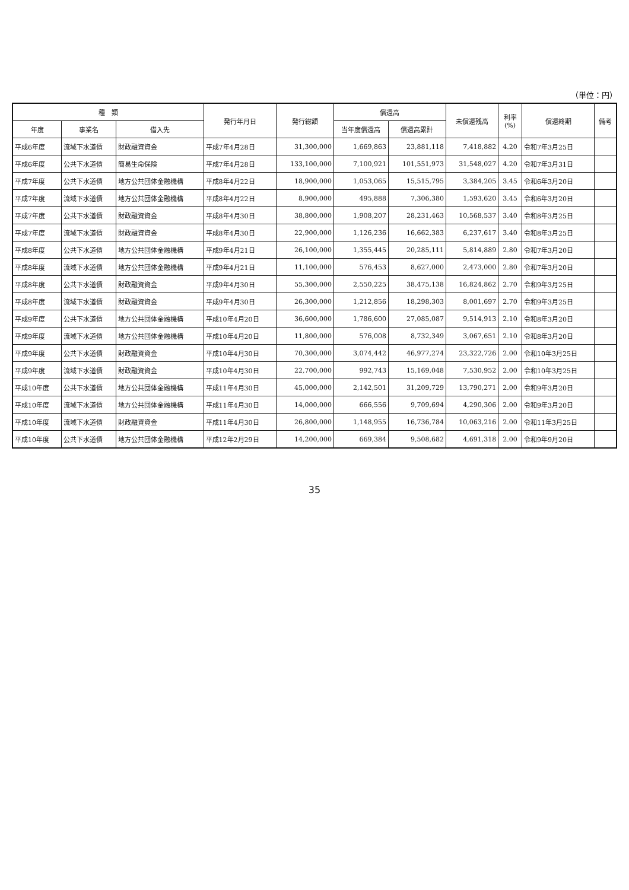（単位：円）
| 種 類 | | | 発行年月日 | 発行総額 | 償還高 | | 未償還残高 | 利率 (%) | 償還終期 | 備考 |
| --- | --- | --- | --- | --- | --- | --- | --- | --- | --- | --- |
| 年度 | 事業名 | 借入先 | | | 当年度償還高 | 償還高累計 | | | | |
| 平成6年度 | 流域下水道債 | 財政融資資金 | 平成7年4月28日 | 31,300,000 | 1,669,863 | 23,881,118 | 7,418,882 | 4.20 | 令和7年3月25日 | |
| 平成6年度 | 公共下水道債 | 簡易生命保険 | 平成7年4月28日 | 133,100,000 | 7,100,921 | 101,551,973 | 31,548,027 | 4.20 | 令和7年3月31日 | |
| 平成7年度 | 公共下水道債 | 地方公共団体金融機構 | 平成8年4月22日 | 18,900,000 | 1,053,065 | 15,515,795 | 3,384,205 | 3.45 | 令和6年3月20日 | |
| 平成7年度 | 流域下水道債 | 地方公共団体金融機構 | 平成8年4月22日 | 8,900,000 | 495,888 | 7,306,380 | 1,593,620 | 3.45 | 令和6年3月20日 | |
| 平成7年度 | 公共下水道債 | 財政融資資金 | 平成8年4月30日 | 38,800,000 | 1,908,207 | 28,231,463 | 10,568,537 | 3.40 | 令和8年3月25日 | |
| 平成7年度 | 流域下水道債 | 財政融資資金 | 平成8年4月30日 | 22,900,000 | 1,126,236 | 16,662,383 | 6,237,617 | 3.40 | 令和8年3月25日 | |
| 平成8年度 | 公共下水道債 | 地方公共団体金融機構 | 平成9年4月21日 | 26,100,000 | 1,355,445 | 20,285,111 | 5,814,889 | 2.80 | 令和7年3月20日 | |
| 平成8年度 | 流域下水道債 | 地方公共団体金融機構 | 平成9年4月21日 | 11,100,000 | 576,453 | 8,627,000 | 2,473,000 | 2.80 | 令和7年3月20日 | |
| 平成8年度 | 公共下水道債 | 財政融資資金 | 平成9年4月30日 | 55,300,000 | 2,550,225 | 38,475,138 | 16,824,862 | 2.70 | 令和9年3月25日 | |
| 平成8年度 | 流域下水道債 | 財政融資資金 | 平成9年4月30日 | 26,300,000 | 1,212,856 | 18,298,303 | 8,001,697 | 2.70 | 令和9年3月25日 | |
| 平成9年度 | 公共下水道債 | 地方公共団体金融機構 | 平成10年4月20日 | 36,600,000 | 1,786,600 | 27,085,087 | 9,514,913 | 2.10 | 令和8年3月20日 | |
| 平成9年度 | 流域下水道債 | 地方公共団体金融機構 | 平成10年4月20日 | 11,800,000 | 576,008 | 8,732,349 | 3,067,651 | 2.10 | 令和8年3月20日 | |
| 平成9年度 | 公共下水道債 | 財政融資資金 | 平成10年4月30日 | 70,300,000 | 3,074,442 | 46,977,274 | 23,322,726 | 2.00 | 令和10年3月25日 | |
| 平成9年度 | 流域下水道債 | 財政融資資金 | 平成10年4月30日 | 22,700,000 | 992,743 | 15,169,048 | 7,530,952 | 2.00 | 令和10年3月25日 | |
| 平成10年度 | 公共下水道債 | 地方公共団体金融機構 | 平成11年4月30日 | 45,000,000 | 2,142,501 | 31,209,729 | 13,790,271 | 2.00 | 令和9年3月20日 | |
| 平成10年度 | 流域下水道債 | 地方公共団体金融機構 | 平成11年4月30日 | 14,000,000 | 666,556 | 9,709,694 | 4,290,306 | 2.00 | 令和9年3月20日 | |
| 平成10年度 | 流域下水道債 | 財政融資資金 | 平成11年4月30日 | 26,800,000 | 1,148,955 | 16,736,784 | 10,063,216 | 2.00 | 令和11年3月25日 | |
| 平成10年度 | 公共下水道債 | 地方公共団体金融機構 | 平成12年2月29日 | 14,200,000 | 669,384 | 9,508,682 | 4,691,318 | 2.00 | 令和9年9月20日 | |
35